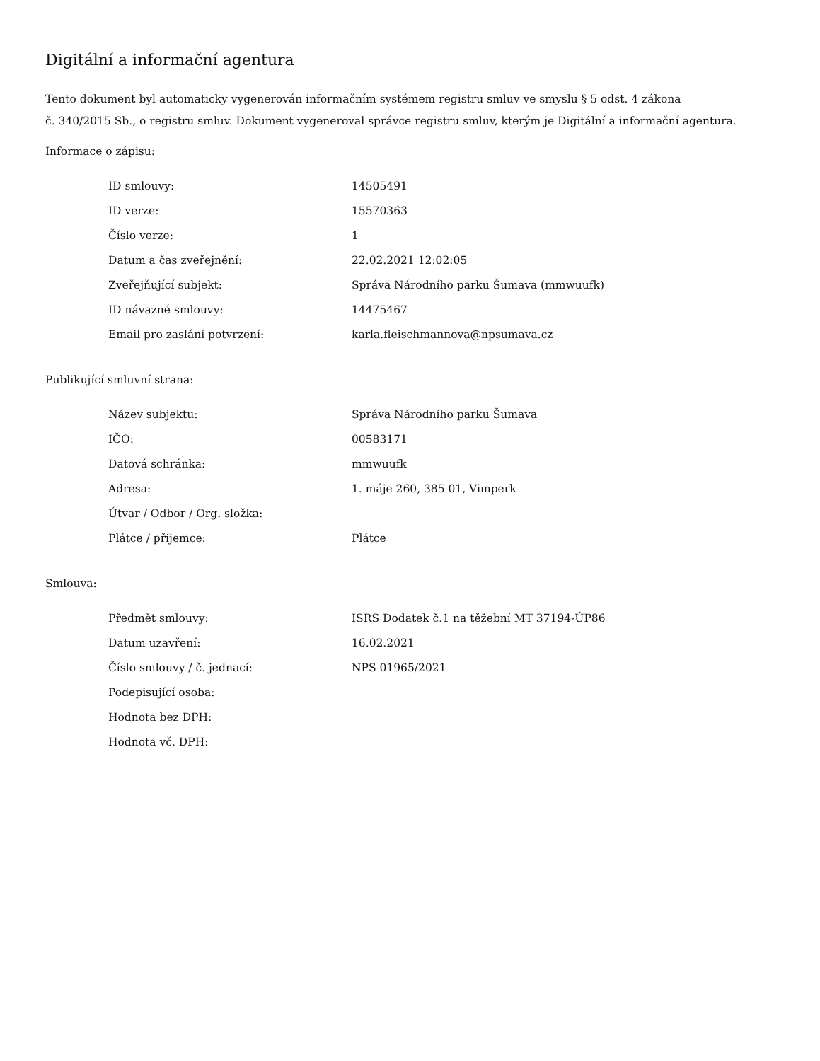Digitální a informační agentura
Tento dokument byl automaticky vygenerován informačním systémem registru smluv ve smyslu § 5 odst. 4 zákona
č. 340/2015 Sb., o registru smluv. Dokument vygeneroval správce registru smluv, kterým je Digitální a informační agentura.
Informace o zápisu:
| ID smlouvy: | 14505491 |
| ID verze: | 15570363 |
| Číslo verze: | 1 |
| Datum a čas zveřejnění: | 22.02.2021 12:02:05 |
| Zveřejňující subjekt: | Správa Národního parku Šumava (mmwuufk) |
| ID návazné smlouvy: | 14475467 |
| Email pro zaslání potvrzení: | karla.fleischmannova@npsumava.cz |
Publikující smluvní strana:
| Název subjektu: | Správa Národního parku Šumava |
| IČO: | 00583171 |
| Datová schránka: | mmwuufk |
| Adresa: | 1. máje 260, 385 01, Vimperk |
| Útvar / Odbor / Org. složka: | |
| Plátce / příjemce: | Plátce |
Smlouva:
| Předmět smlouvy: | ISRS Dodatek č.1 na těžební MT 37194-ÚP86 |
| Datum uzavření: | 16.02.2021 |
| Číslo smlouvy / č. jednací: | NPS 01965/2021 |
| Podepisující osoba: | |
| Hodnota bez DPH: | |
| Hodnota vč. DPH: | |